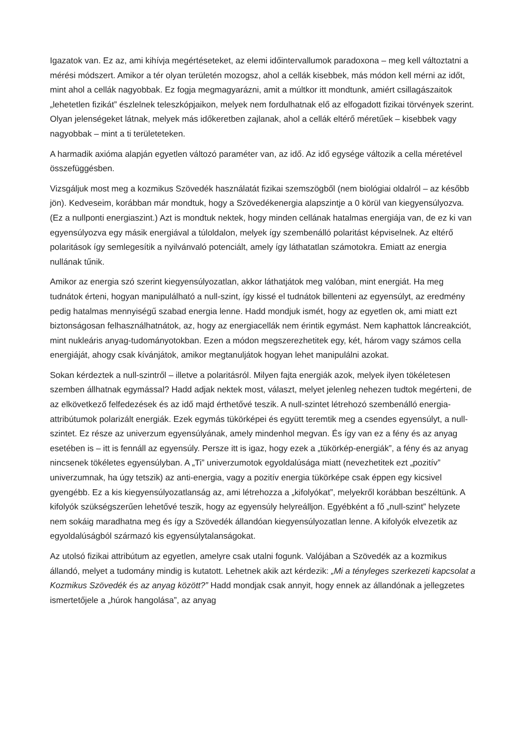Igazatok van. Ez az, ami kihívja megértéseteket, az elemi időintervallumok paradoxona – meg kell változtatni a mérési módszert. Amikor a tér olyan területén mozogsz, ahol a cellák kisebbek, más módon kell mérni az időt, mint ahol a cellák nagyobbak. Ez fogja megmagyarázni, amit a múltkor itt mondtunk, amiért csillagászaitok „lehetetlen fizikát” észlelnek teleszkópjaikon, melyek nem fordulhatnak elő az elfogadott fizikai törvények szerint. Olyan jelenségeket látnak, melyek más időkeretben zajlanak, ahol a cellák eltérő méretűek – kisebbek vagy nagyobbak – mint a ti területeteken.
A harmadik axióma alapján egyetlen változó paraméter van, az idő. Az idő egysége változik a cella méretével összefüggésben.
Vizsgáljuk most meg a kozmikus Szövedék használatát fizikai szemszögből (nem biológiai oldalról – az később jön). Kedveseim, korábban már mondtuk, hogy a Szövedékenergia alapszintje a 0 körül van kiegyensúlyozva. (Ez a nullponti energiaszint.) Azt is mondtuk nektek, hogy minden cellának hatalmas energiája van, de ez ki van egyensúlyozva egy másik energiával a túloldalon, melyek így szembenálló polaritást képviselnek. Az eltérő polaritások így semlegesítik a nyilvánvaló potenciált, amely így láthatatlan számotokra. Emiatt az energia nullának tűnik.
Amikor az energia szó szerint kiegyensúlyozatlan, akkor láthatjátok meg valóban, mint energiát. Ha meg tudnátok érteni, hogyan manipulálható a null-szint, így kissé el tudnátok billenteni az egyensúlyt, az eredmény pedig hatalmas mennyiségű szabad energia lenne. Hadd mondjuk ismét, hogy az egyetlen ok, ami miatt ezt biztonságosan felhasználhatnátok, az, hogy az energiacellák nem érintik egymást. Nem kaphattok láncreakciót, mint nukleáris anyag-tudományotokban. Ezen a módon megszerezhetitek egy, két, három vagy számos cella energiáját, ahogy csak kívánjátok, amikor megtanuljátok hogyan lehet manipulálni azokat.
Sokan kérdeztek a null-szintről – illetve a polaritásról. Milyen fajta energiák azok, melyek ilyen tökéletesen szemben állhatnak egymással? Hadd adjak nektek most, választ, melyet jelenleg nehezen tudtok megérteni, de az elkövetkező felfedezések és az idő majd érthetővé teszik. A null-szintet létrehozó szembenálló energia-attribútumok polarizált energiák. Ezek egymás tükörképei és együtt teremtik meg a csendes egyensúlyt, a null-szintet. Ez része az univerzum egyensúlyának, amely mindenhol megvan. És így van ez a fény és az anyag esetében is – itt is fennáll az egyensúly. Persze itt is igaz, hogy ezek a „tükörkép-energiák”, a fény és az anyag nincsenek tökéletes egyensúlyban. A „Ti” univerzumotok egyoldalúsága miatt (nevezhetitek ezt „pozitív” univerzumnak, ha úgy tetszik) az anti-energia, vagy a pozitív energia tükörképe csak éppen egy kicsivel gyengébb. Ez a kis kiegyensúlyozatlanság az, ami létrehozza a „kifolyókat”, melyekről korábban beszéltünk. A kifolyók szükségszerűen lehetővé teszik, hogy az egyensúly helyreálljon. Egyébként a fő „null-szint” helyzete nem sokáig maradhatna meg és így a Szövedék állandóan kiegyensúlyozatlan lenne. A kifolyók elvezetik az egyoldalúságból származó kis egyensúlytalanságokat.
Az utolsó fizikai attribútum az egyetlen, amelyre csak utalni fogunk. Valójában a Szövedék az a kozmikus állandó, melyet a tudomány mindig is kutatott. Lehetnek akik azt kérdezik: „Mi a tényleges szerkezeti kapcsolat a Kozmikus Szövedék és az anyag között?” Hadd mondjak csak annyit, hogy ennek az állandónak a jellegzetes ismertetőjele a „húrok hangolása”, az anyag